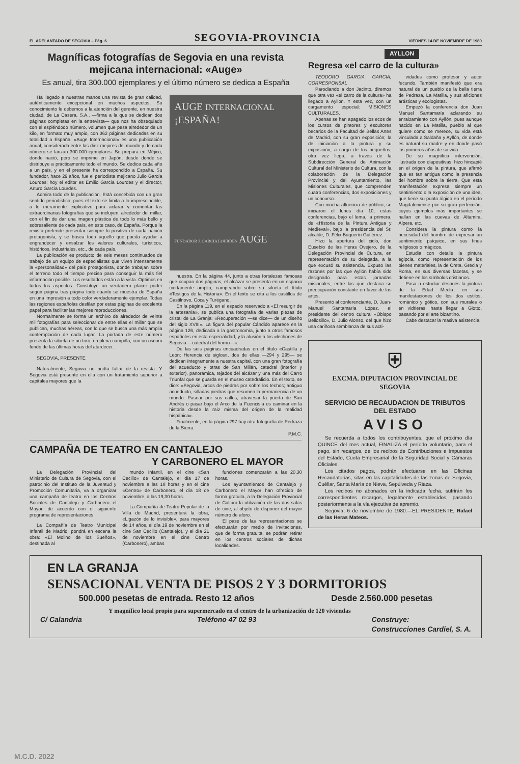EL ADELANTADO DE SEGOVIA – Pág. 6 SEGOVIA-PROVINCIA VIERNES 14 DE NOVIEMBRE DE 1980
Magníficas fotografías de Segovia en una revista mejicana internacional: «Auge»
Es anual, tira 300.000 ejemplares y el último número se dedica a España
Ha llegado a nuestras manos una revista de gran calidad, auténticamente excepcional en muchos aspectos. Su conocimiento le debemos a la atención del gerente, en nuestra ciudad, de La Casera, S.A., —firma a la que se dedican dos páginas completas en la entrevista— que nos ha obsequiado con el espléndodo número, volumen que pesa alrededor de un kilo, en formato muy ampio, con 362 páginas dedicadas en su totalidad a España. «Auge Internacional» es una publicación anual, considerada entre las diez mejores del mundo y de cada número se lanzan 300.000 ejemplares. Se prepara en Méjico, donde nació, pero se imprime en Japón, desde donde se distribuye a prácticamente todo el mundo. Se dedica cada año a un país, y en el presente ha correspondido a España. Su fundador, hace 29 años, fue el periodista mejicano Julio García Lourdes; hoy el editor es Emilio García Lourdes y el director, Arturo García Lourdes.
Admira todo de la publicación. Está concebida con un gran sentido periodístico, pues el texto se limita a lo imprescindible, a lo meramente explicativo para aclarar y comentar las extraordinarias fotografías que se incluyen, alrededor del millar, con el fin de dar una imagen plástica de todo lo más bello y sobresaliente de cada país, en este caso, de España. Porque la revista pretende presentar siempre lo positivo de cada nación protagonista, y se busca todo aquello que pueda ayudar a engrandecer y ensalzar los valores culturales, turísticos, históricos, industriales, etc., de cada país.
La publicación es producto de seis meses continuados de trabajo de un equipo de especialistas que viven intensamente la «personalidad» del país protagonista, donde trabajan sobre el terreno todo el tiempo preciso para conseguir la más fiel información posible. Los resultados están a la vista. Optimos en todos los aspectos. Constituye un verdadero placer poder seguir página tras página todo cuanto se muestra de España en una impresión a todo color verdaderamente ejemplar. Todas las regiones españolas desfilan por estas páginas de excelente papel para facilitar las mejores reproducciones.
Normalmente se forma un archivo de alrededor de veinte mil fotografías para seleccionar de entre ellas el millar que se publican, muchas aéreas, con lo que se busca una más amplia contemplación de cada lugar. La portada de este número presenta la silueta de un toro, en plena campiña, con un oscuro fondo de las últimas horas del atardecer.
SEGOVIA, PRESENTE
Naturalmente, Segovia no podía faltar de la revista. Y Segovia está presente en ella con un tratamiento superior a capitales mayores que la
AUGE INTERNACIONAL ¡ESPAÑA!
FUNDADOR J. GARCIA LOURDES AUGE
nuestra. En la página 44, junto a otras fortalezas famosas que ocupan dos páginas, el alcázar se presenta en un espacio ciertamente amplio, campeando sobre su silueta el título «Testigos de la Historia». En el texto se cita a los castillos de Castilnovo, Coca y Turégano.
En la página 119, en el espacio reservado a «El resurgir de la artesanía», se publica una fotografía de varias piezas de cristal de La Granja: «Recuperación —se dice— de un diseño del siglo XVIII». La figura del popular Cándido aparece en la página 126, dedicada a la gastronomía, junto a otros famosos españoles en esta especialidad, y la alusión a los «lechones de Segovia —catedral del horno—».
De las seis páginas encuadradas en el título «Castilla y León: Herencia de siglos», dos de ellas —294 y 295— se dedican íntegramente a nuestra capital, con una gran fotografía del acueducto y otras de San Millán, catedral (interior y exterior), panorámica, tejados del alcázar y una más del Carro Triunfal que se guarda en el museo catedralicio. En el texto, se dice: «Segovia, arcos de piedras por sobre los techos; antiguo acueducto, silladas piedras que resumen la permanencia de un mundo. Pasear por sus calles, atravesar la puerta de San Andrés o pasar bajo el Arco de la Fuencisla es caminar en la historia desde la raíz misma del origen de la realidad hispánica».
Finalmente, en la página 297 hay otra fotografía de Pedraza de la Sierra.
P.M.C.
CAMPAÑA DE TEATRO EN CANTALEJO
Y CARBONERO EL MAYOR
La Delegación Provincial del Ministerio de Cultura de Segovia, con el patrocinio del Instituto de la Juventud y Promoción Comunitaria, va a organizar una campaña de teatro en los Centros Sociales de Cantalejo y Carbonero el Mayor, de acuerdo con el siguiente programa de representaciones:
La Compañía de Teatro Municipal Infantil de Madrid, pondrá en escena la obra: «El Molino de los Sueños», destinada al
mundo infantil, en el cine «San Cecilio» de Cantalejo, el día 17 de noviembre a las 18 horas y en el cine «Centro» de Carbonero, el día 18 de noviembre, a las 19,30 horas.
La Compañía de Teatro Popular de la Villa de Madrid, presentará la obra, «Ligazón de lo invisible», para mayores de 14 años, el día 19 de noviembre en el cine San Cecilio (Cantalejo), y el día 21 de noviembre en el cine Centro (Carbonero), ambas
funciones comenzarán a las 20,30 horas.
Los ayuntamientos de Cantalejo y Carbonero el Mayor han ofrecido de forma gratuita, a la Delegación Provincial de Cultura la utilización de las dos salas de cine, al objeto de disponer del mayor número de aforo.
El pase de las representaciones se efectuarán por medio de invitaciones, que de forma gratuita, se podrán retirar en los centros sociales de dichas localidades.
AYLLON
Regresa «el carro de la cultura»
TEODORO GARCIA GARCIA, CORRESPONSAL
Parodiando a don Jacinto, diremos que otra vez «el carro de la cultura» ha llegado a Ayllon. Y esta vez, con un cargamento especial: MISIONES CULTURALES.
Apenas se han apagado los ecos de los cursos de pintores y escultores becarios de la Facultad de Bellas Artes de Madrid, con su gran exposición; la de iniciación a la pintura y su exposición, a cargo de los pequeños, otra vez llega, a través de la Subdirección General de Animación Cultural del Ministerio de Cultura, con la colaboración de la Delegación Provincial y del Ayuntamiento, las Misiones Culturales, que comprenden cuatro conferencias, dos exposiciones y un concurso.
Con mucha afluencia de público, se iniciaron el lunes día 10, estas conferencias, bajo el lema, la primera, de «Historia de la Pintura Antigua y Medieval», bajo la presidencia del Sr. alcalde, D. Félix Buquerín Gutiérrez.
Hizo la apertura del ciclo, don Eusebio de las Heras Ovejero, de la Delegación Provincial de Cultura, en representación de su delegada, a la que excusó su asistencia. Expuso las razones por las que Ayllón había sido designado para estas jornadas misionales, entre las que destaca su preocupación constante en favor de las artes.
Presentó al conferenciante, D. Juan-Manuel Santamaría López, el presidente del centro cultural «Obispo Bellosillo», D. Julio Alonso, del que hizo una cariñosa semblanza de sus acti-
vidades como profesor y autor fecundo. También manifestó que era natural de un pueblo de la bella tierra de Pedraza, La Matilla, y sus aficiones artísticas y ecologistas.
Empezó la conferencia don Juan Manuel Santamaría aclarando su enraizamiento con Ayllón, pues aunque nacido en La Matilla, pueblo al que quiere como se merece, su vida está vinculada a Saldaña y Ayllón, de donde es natural su madre y en donde pasó los primeros años de su vida.
De su magnífica intervención, ilustrada con diapositivas, hizo hincapié en el origen de la pintura, que afirmó que es tan antigua como la presencia del hombre sobre la tierra. Que esta manifestación expresa siempre un sentimiento o la exposición de una idea, que tiene su punto álgido en el período Magdaleniense por su gran perfección, cuyos ejemplos más importantes se hallan en las cuevas de Altamira, Alpera, etc.
Considera la pintura como la necesidad del hombre de expresar un sentimiento psíquico, en sus fines religiosos o mágicos.
Estudia con detalle la pintura egipcia, como representación de los bienes materiales, la de Creta, Grecia y Roma, en sus diversas facetas, y se detiene en los símbolos cristianos.
Pasa a estudiar después la pintura de la Edad Media, en sus manifestaciones de los dos estilos, románico y gótico, con sus murales o en vidrieras, hasta llegar a Giotto, pasando por el arte bizantino.
Cabe destacar la masiva asistencia.
⛨
EXCMA. DIPUTACION PROVINCIAL DE SEGOVIA
SERVICIO DE RECAUDACION DE TRIBUTOS DEL ESTADO
AVISO
Se recuerda a todos los contribuyentes, que el próximo día QUINCE del mes actual, FINALIZA el período voluntario, para el pago, sin recargos, de los recibos de Contribuciones e Impuestos del Estado, Cuota Empresarial de la Seguridad Social y Cámaras Oficiales.
Los citados pagos, podrán efectuarse en las Oficinas Recaudatorias, sitas en las capitalidades de las zonas de Segovia, Cuéllar, Santa María de Nieva, Sepúlveda y Riaza.
Los recibos no abonados en la indicada fecha, sufrirán los correspondientes recargos, legalmente establecidos, pasando posteriormente a la vía ejecutiva de apremio.
Segovia, 6 de noviembre de 1980.—EL PRESIDENTE, Rafael de las Heras Mateos.
EN LA GRANJA
SENSACIONAL VENTA DE PISOS 2 Y 3 DORMITORIOS
500.000 pesetas de entrada. Resto 12 años Desde 2.560.000 pesetas
Y magnífico local propio para supermercado en el centro de la urbanización de 120 viviendas
C/ Calandria Teléfono 47 02 93 Construye:
Construcciones Cardiel, S. A.
M.C.D. 2022